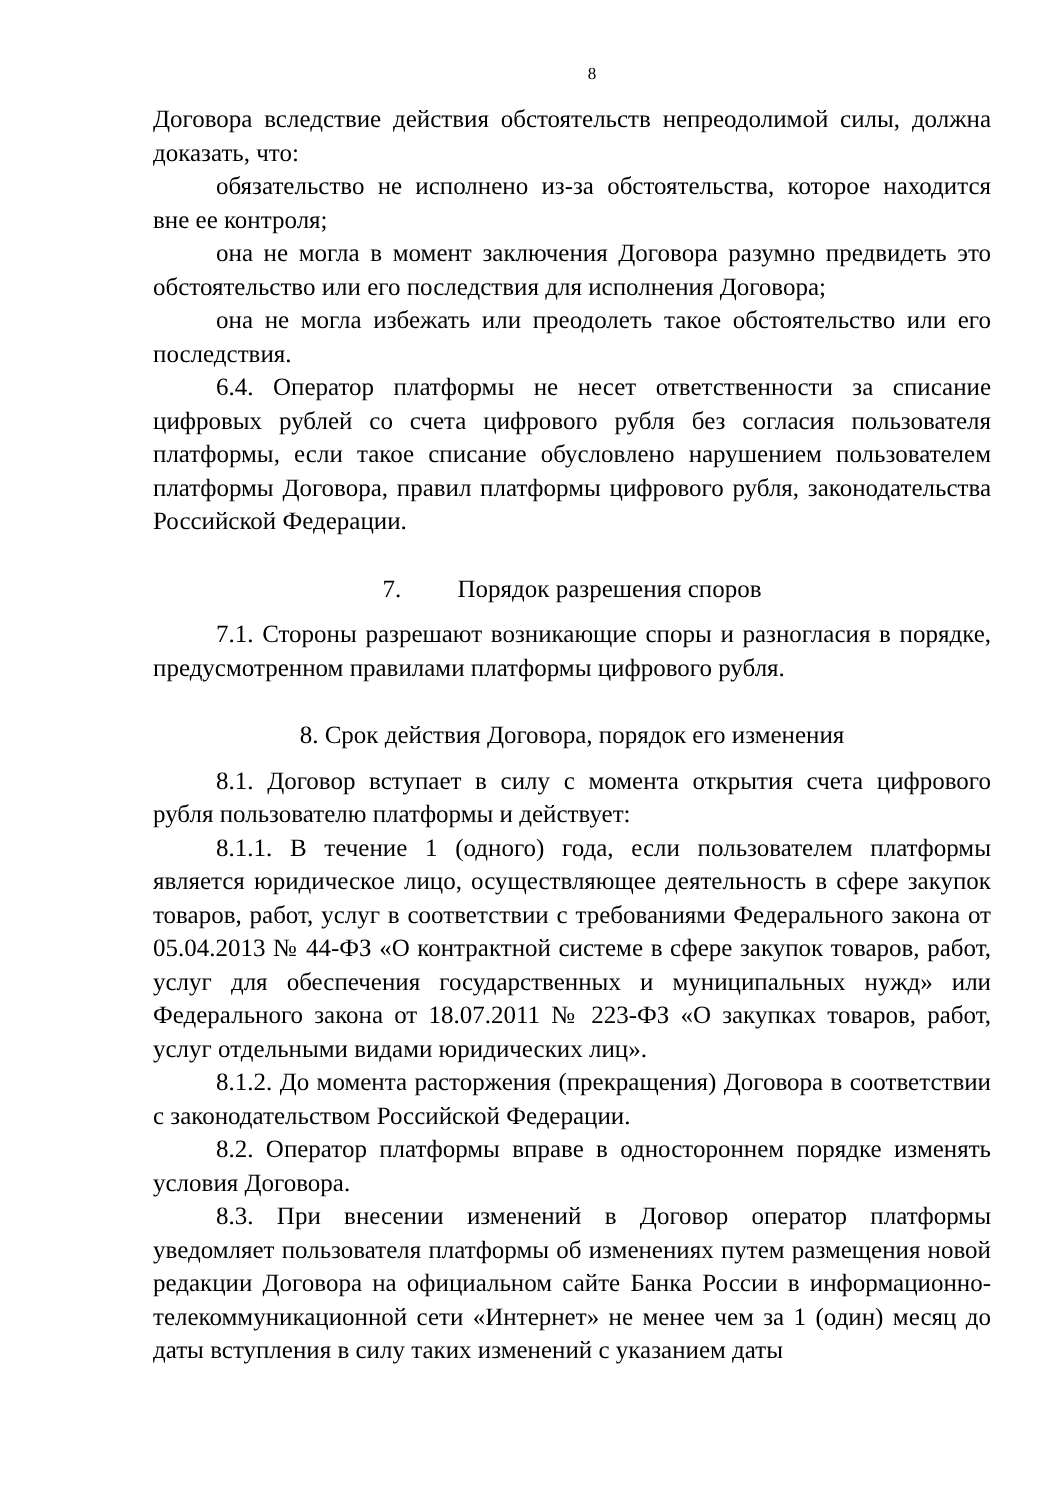8
Договора вследствие действия обстоятельств непреодолимой силы, должна доказать, что:
обязательство не исполнено из-за обстоятельства, которое находится вне ее контроля;
она не могла в момент заключения Договора разумно предвидеть это обстоятельство или его последствия для исполнения Договора;
она не могла избежать или преодолеть такое обстоятельство или его последствия.
6.4. Оператор платформы не несет ответственности за списание цифровых рублей со счета цифрового рубля без согласия пользователя платформы, если такое списание обусловлено нарушением пользователем платформы Договора, правил платформы цифрового рубля, законодательства Российской Федерации.
7. Порядок разрешения споров
7.1. Стороны разрешают возникающие споры и разногласия в порядке, предусмотренном правилами платформы цифрового рубля.
8. Срок действия Договора, порядок его изменения
8.1. Договор вступает в силу с момента открытия счета цифрового рубля пользователю платформы и действует:
8.1.1. В течение 1 (одного) года, если пользователем платформы является юридическое лицо, осуществляющее деятельность в сфере закупок товаров, работ, услуг в соответствии с требованиями Федерального закона от 05.04.2013 № 44-ФЗ «О контрактной системе в сфере закупок товаров, работ, услуг для обеспечения государственных и муниципальных нужд» или Федерального закона от 18.07.2011 № 223-ФЗ «О закупках товаров, работ, услуг отдельными видами юридических лиц».
8.1.2. До момента расторжения (прекращения) Договора в соответствии с законодательством Российской Федерации.
8.2. Оператор платформы вправе в одностороннем порядке изменять условия Договора.
8.3. При внесении изменений в Договор оператор платформы уведомляет пользователя платформы об изменениях путем размещения новой редакции Договора на официальном сайте Банка России в информационно-телекоммуникационной сети «Интернет» не менее чем за 1 (один) месяц до даты вступления в силу таких изменений с указанием даты